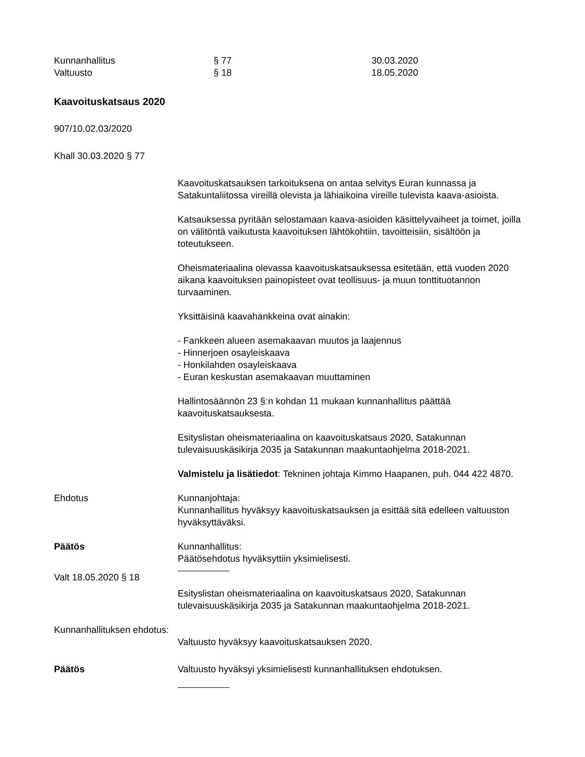Kunnanhallitus § 77 30.03.2020
Valtuusto § 18 18.05.2020
Kaavoituskatsaus 2020
907/10.02.03/2020
Khall 30.03.2020 § 77
Kaavoituskatsauksen tarkoituksena on antaa selvitys Euran kunnassa ja Satakuntaliitossa vireillä olevista ja lähiaikoina vireille tulevista kaava-asioista.
Katsauksessa pyritään selostamaan kaava-asioiden käsittelyvaiheet ja toimet, joilla on välitöntä vaikutusta kaavoituksen lähtökohtiin, tavoitteisiin, sisältöön ja toteutukseen.
Oheismateriaalina olevassa kaavoituskatsauksessa esitetään, että vuoden 2020 aikana kaavoituksen painopisteet ovat teollisuus- ja muun tonttituotannon turvaaminen.
Yksittäisinä kaavahankkeina ovat ainakin:
- Fankkeen alueen asemakaavan muutos ja laajennus
- Hinnerjoen osayleiskaava
- Honkilahden osayleiskaava
- Euran keskustan asemakaavan muuttaminen
Hallintosäännön 23 §:n kohdan 11 mukaan kunnanhallitus päättää kaavoituskatsauksesta.
Esityslistan oheismateriaalina on kaavoituskatsaus 2020, Satakunnan tulevaisuuskäsikirja 2035 ja Satakunnan maakuntaohjelma 2018-2021.
Valmistelu ja lisätiedot: Tekninen johtaja Kimmo Haapanen, puh. 044 422 4870.
Ehdotus Kunnanjohtaja:
Kunnanhallitus hyväksyy kaavoituskatsauksen ja esittää sitä edelleen valtuuston hyväksyttäväksi.
Päätös Kunnanhallitus:
Päätösehdotus hyväksyttiin yksimielisesti.
Valt 18.05.2020 § 18
Esityslistan oheismateriaalina on kaavoituskatsaus 2020, Satakunnan tulevaisuuskäsikirja 2035 ja Satakunnan maakuntaohjelma 2018-2021.
Kunnanhallituksen ehdotus:
Valtuusto hyväksyy kaavoituskatsauksen 2020.
Päätös Valtuusto hyväksyi yksimielisesti kunnanhallituksen ehdotuksen.